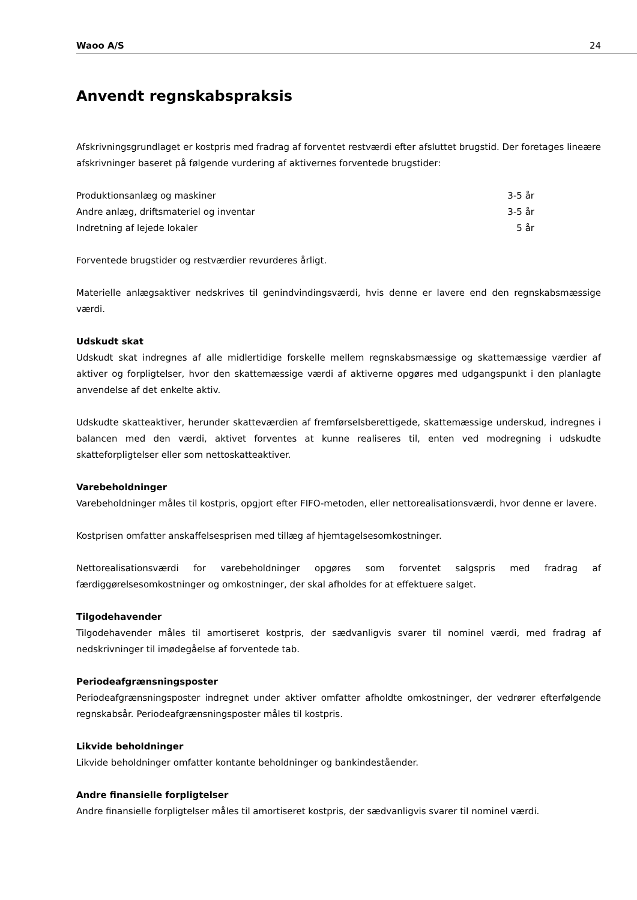Waoo A/S 24
Anvendt regnskabspraksis
Afskrivningsgrundlaget er kostpris med fradrag af forventet restværdi efter afsluttet brugstid. Der foretages lineære afskrivninger baseret på følgende vurdering af aktivernes forventede brugstider:
| Produktionsanlæg og maskiner | 3-5 år |
| Andre anlæg, driftsmateriel og inventar | 3-5 år |
| Indretning af lejede lokaler | 5 år |
Forventede brugstider og restværdier revurderes årligt.
Materielle anlægsaktiver nedskrives til genindvindingsværdi, hvis denne er lavere end den regnskabsmæssige værdi.
Udskudt skat
Udskudt skat indregnes af alle midlertidige forskelle mellem regnskabsmæssige og skattemæssige værdier af aktiver og forpligtelser, hvor den skattemæssige værdi af aktiverne opgøres med udgangspunkt i den planlagte anvendelse af det enkelte aktiv.
Udskudte skatteaktiver, herunder skatteværdien af fremførselsberettigede, skattemæssige underskud, indregnes i balancen med den værdi, aktivet forventes at kunne realiseres til, enten ved modregning i udskudte skatteforpligtelser eller som nettoskatteaktiver.
Varebeholdninger
Varebeholdninger måles til kostpris, opgjort efter FIFO-metoden, eller nettorealisationsværdi, hvor denne er lavere.
Kostprisen omfatter anskaffelsesprisen med tillæg af hjemtagelsesomkostninger.
Nettorealisationsværdi for varebeholdninger opgøres som forventet salgspris med fradrag af færdiggørelsesomkostninger og omkostninger, der skal afholdes for at effektuere salget.
Tilgodehavender
Tilgodehavender måles til amortiseret kostpris, der sædvanligvis svarer til nominel værdi, med fradrag af nedskrivninger til imødegåelse af forventede tab.
Periodeafgrænsningsposter
Periodeafgrænsningsposter indregnet under aktiver omfatter afholdte omkostninger, der vedrører efterfølgende regnskabsår. Periodeafgrænsningsposter måles til kostpris.
Likvide beholdninger
Likvide beholdninger omfatter kontante beholdninger og bankindeståender.
Andre finansielle forpligtelser
Andre finansielle forpligtelser måles til amortiseret kostpris, der sædvanligvis svarer til nominel værdi.